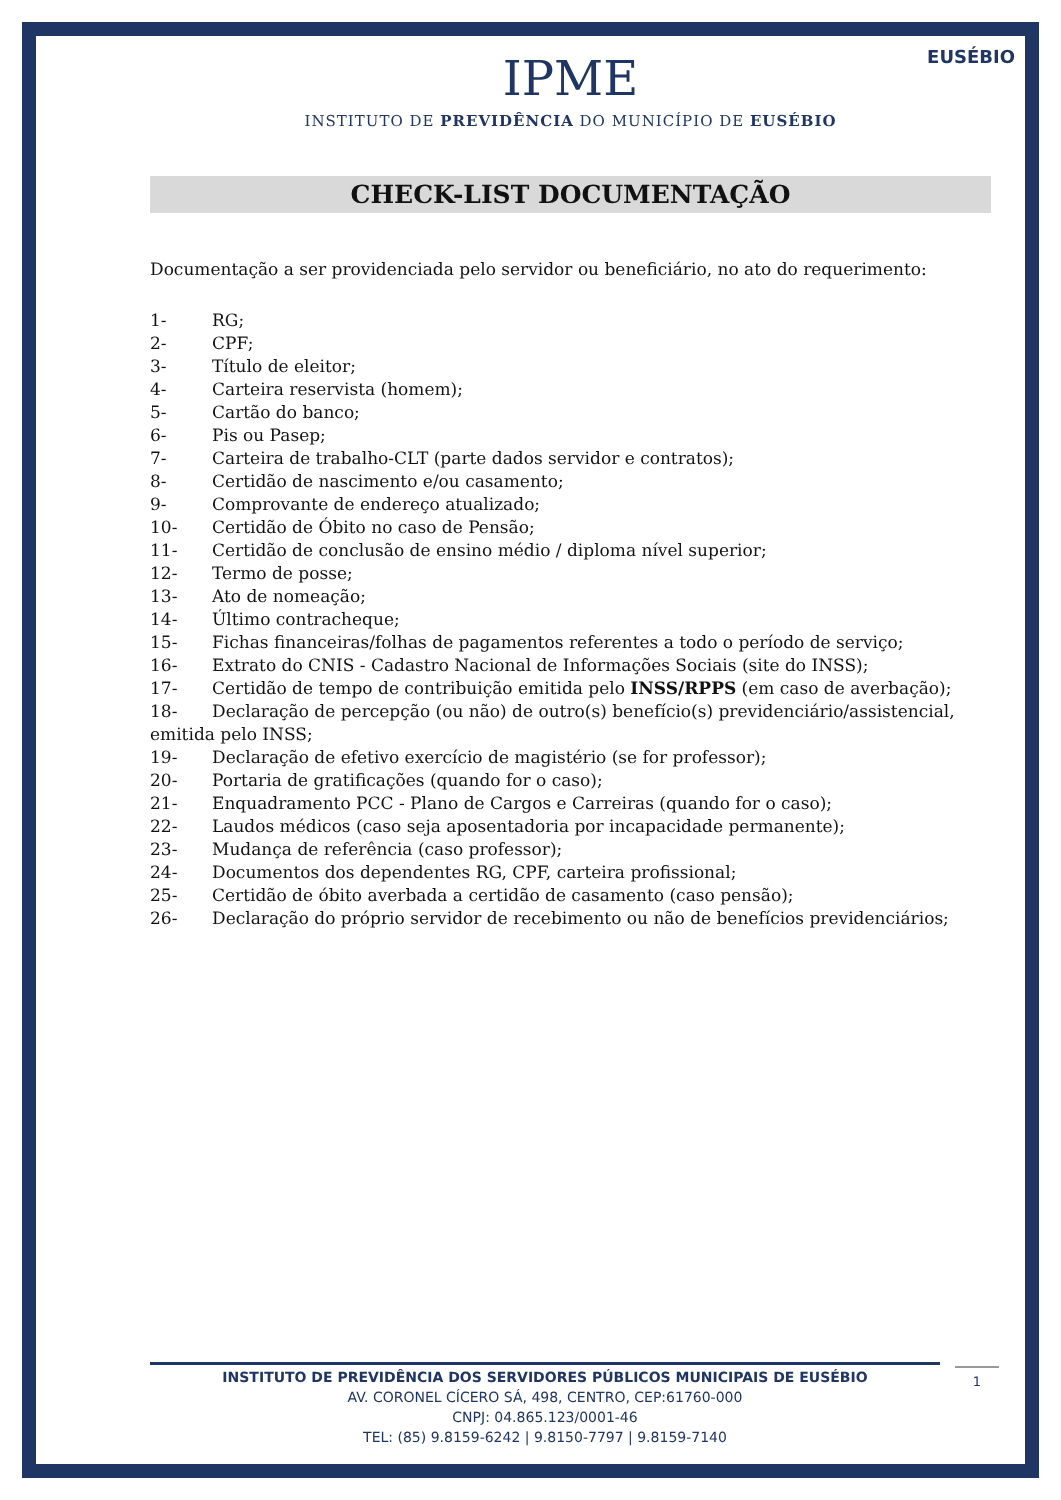EUSÉBIO
IPME
INSTITUTO DE PREVIDÊNCIA DO MUNICÍPIO DE EUSÉBIO
CHECK-LIST DOCUMENTAÇÃO
Documentação a ser providenciada pelo servidor ou beneficiário, no ato do requerimento:
1- RG;
2- CPF;
3- Título de eleitor;
4- Carteira reservista (homem);
5- Cartão do banco;
6- Pis ou Pasep;
7- Carteira de trabalho-CLT (parte dados servidor e contratos);
8- Certidão de nascimento e/ou casamento;
9- Comprovante de endereço atualizado;
10- Certidão de Óbito no caso de Pensão;
11- Certidão de conclusão de ensino médio / diploma nível superior;
12- Termo de posse;
13- Ato de nomeação;
14- Último contracheque;
15- Fichas financeiras/folhas de pagamentos referentes a todo o período de serviço;
16- Extrato do CNIS - Cadastro Nacional de Informações Sociais (site do INSS);
17- Certidão de tempo de contribuição emitida pelo INSS/RPPS (em caso de averbação);
18- Declaração de percepção (ou não) de outro(s) benefício(s) previdenciário/assistencial, emitida pelo INSS;
19- Declaração de efetivo exercício de magistério (se for professor);
20- Portaria de gratificações (quando for o caso);
21- Enquadramento PCC - Plano de Cargos e Carreiras (quando for o caso);
22- Laudos médicos (caso seja aposentadoria por incapacidade permanente);
23- Mudança de referência (caso professor);
24- Documentos dos dependentes RG, CPF, carteira profissional;
25- Certidão de óbito averbada a certidão de casamento (caso pensão);
26- Declaração do próprio servidor de recebimento ou não de benefícios previdenciários;
INSTITUTO DE PREVIDÊNCIA DOS SERVIDORES PÚBLICOS MUNICIPAIS DE EUSÉBIO
AV. CORONEL CÍCERO SÁ, 498, CENTRO, CEP:61760-000
CNPJ: 04.865.123/0001-46
TEL: (85) 9.8159-6242 | 9.8150-7797 | 9.8159-7140
1